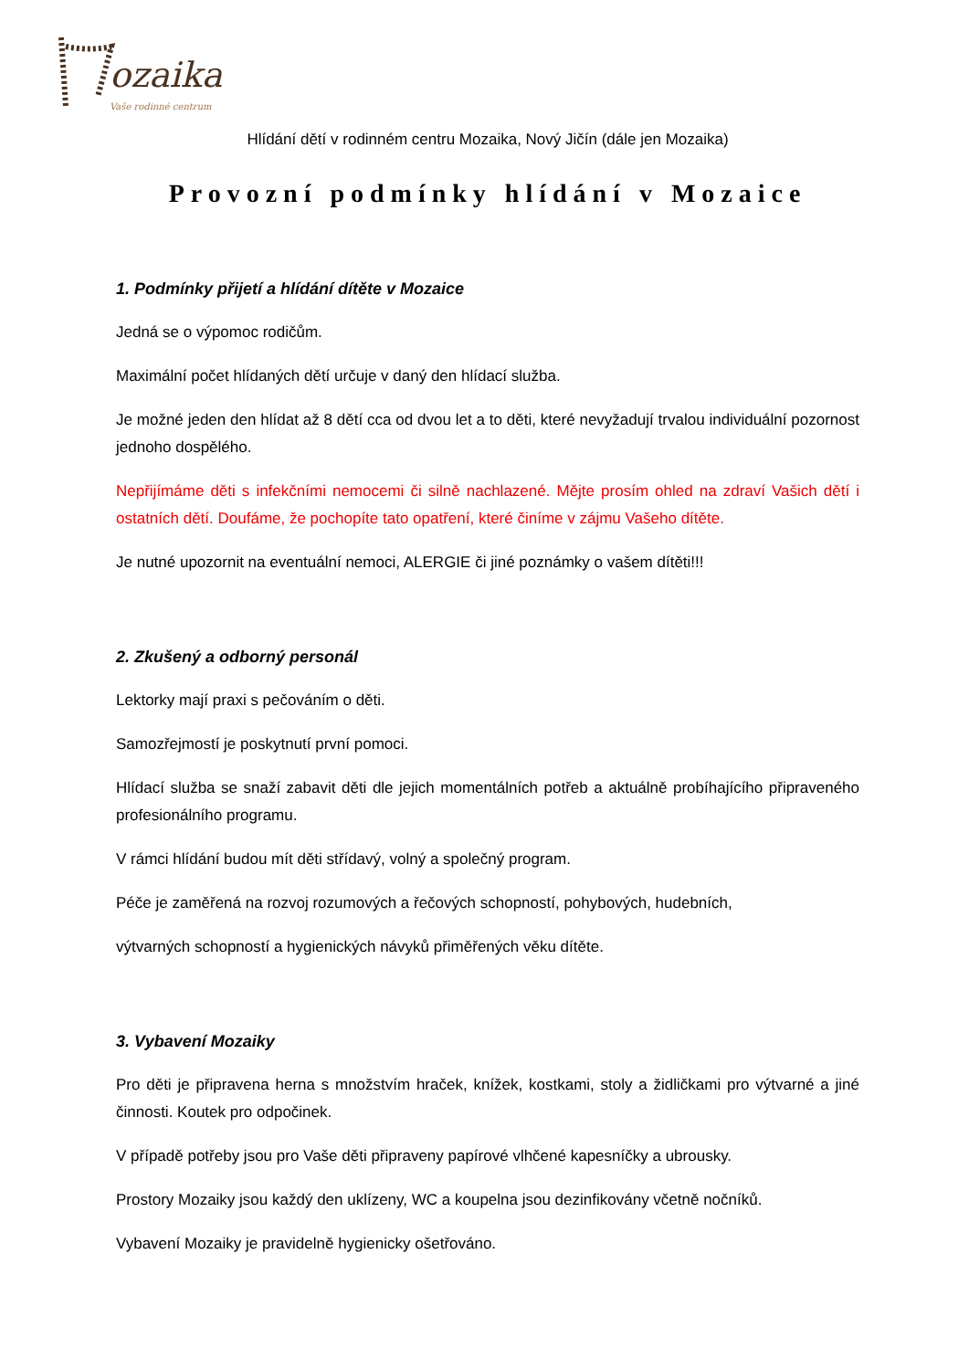ozaika
Vaše rodinné centrum
Hlídání dětí v rodinném centru Mozaika, Nový Jičín (dále jen Mozaika)
Provozní podmínky hlídání v Mozaice
1. Podmínky přijetí a hlídání dítěte v Mozaice
Jedná se o výpomoc rodičům.
Maximální počet hlídaných dětí určuje v daný den hlídací služba.
Je možné jeden den hlídat až 8 dětí cca od dvou let a to děti, které nevyžadují trvalou individuální pozornost jednoho dospělého.
Nepřijímáme děti s infekčními nemocemi či silně nachlazené. Mějte prosím ohled na zdraví Vašich dětí i ostatních dětí. Doufáme, že pochopíte tato opatření, které činíme v zájmu Vašeho dítěte.
Je nutné upozornit na eventuální nemoci, ALERGIE či jiné poznámky o vašem dítěti!!!
2. Zkušený a odborný personál
Lektorky mají praxi s pečováním o děti.
Samozřejmostí je poskytnutí první pomoci.
Hlídací služba se snaží zabavit děti dle jejich momentálních potřeb a aktuálně probíhajícího připraveného profesionálního programu.
V rámci hlídání budou mít děti střídavý, volný a společný program.
Péče je zaměřená na rozvoj rozumových a řečových schopností, pohybových, hudebních,
výtvarných schopností a hygienických návyků přiměřených věku dítěte.
3. Vybavení Mozaiky
Pro děti je připravena herna s množstvím hraček, knížek, kostkami, stoly a židličkami pro výtvarné a jiné činnosti. Koutek pro odpočinek.
V případě potřeby jsou pro Vaše děti připraveny papírové vlhčené kapesníčky a ubrousky.
Prostory Mozaiky jsou každý den uklízeny, WC a koupelna jsou dezinfikovány včetně nočníků.
Vybavení Mozaiky je pravidelně hygienicky ošetřováno.